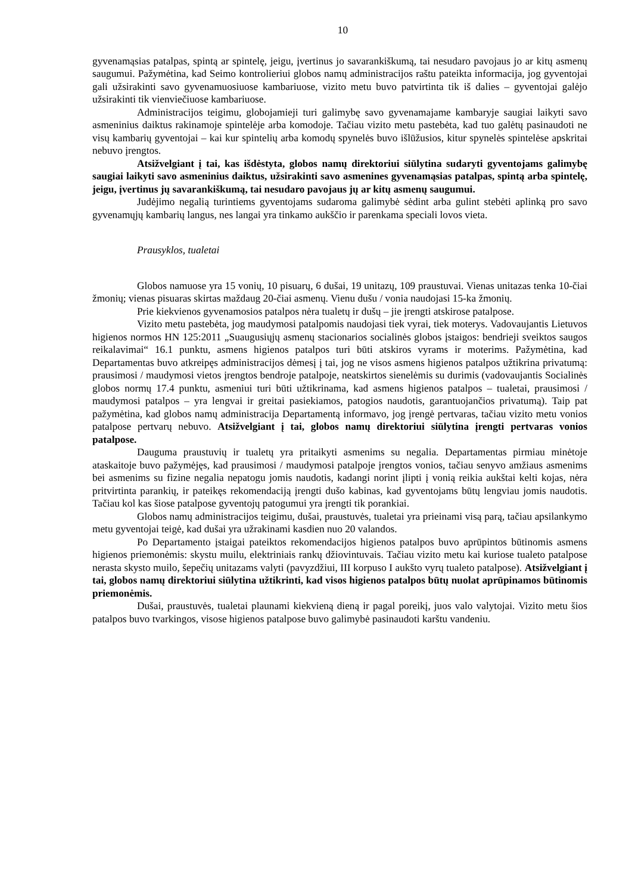10
gyvenamąsias patalpas, spintą ar spintelę, jeigu, įvertinus jo savarankiškumą, tai nesudaro pavojaus jo ar kitų asmenų saugumui. Pažymėtina, kad Seimo kontrolieriui globos namų administracijos raštu pateikta informacija, jog gyventojai gali užsirakinti savo gyvenamuosiuose kambariuose, vizito metu buvo patvirtinta tik iš dalies – gyventojai galėjo užsirakinti tik vienviečiuose kambariuose.
Administracijos teigimu, globojamieji turi galimybę savo gyvenamajame kambaryje saugiai laikyti savo asmeninius daiktus rakinamoje spintelėje arba komodoje. Tačiau vizito metu pastebėta, kad tuo galėtų pasinaudoti ne visų kambarių gyventojai – kai kur spintelių arba komodų spynelės buvo išlūžusios, kitur spynelės spintelėse apskritai nebuvo įrengtos.
Atsižvelgiant į tai, kas išdėstyta, globos namų direktoriui siūlytina sudaryti gyventojams galimybę saugiai laikyti savo asmeninius daiktus, užsirakinti savo asmenines gyvenamąsias patalpas, spintą arba spintelę, jeigu, įvertinus jų savarankiškumą, tai nesudaro pavojaus jų ar kitų asmenų saugumui.
Judėjimo negalią turintiems gyventojams sudaroma galimybė sėdint arba gulint stebėti aplinką pro savo gyvenamųjų kambarių langus, nes langai yra tinkamo aukščio ir parenkama speciali lovos vieta.
Prausyklos, tualetai
Globos namuose yra 15 vonių, 10 pisuarų, 6 dušai, 19 unitazų, 109 praustuvai. Vienas unitazas tenka 10-čiai žmonių; vienas pisuaras skirtas maždaug 20-čiai asmenų. Vienu dušu / vonia naudojasi 15-ka žmonių.
Prie kiekvienos gyvenamosios patalpos nėra tualetų ir dušų – jie įrengti atskirose patalpose.
Vizito metu pastebėta, jog maudymosi patalpomis naudojasi tiek vyrai, tiek moterys. Vadovaujantis Lietuvos higienos normos HN 125:2011 „Suaugusiųjų asmenų stacionarios socialinės globos įstaigos: bendrieji sveiktos saugos reikalavimai“ 16.1 punktu, asmens higienos patalpos turi būti atskiros vyrams ir moterims. Pažymėtina, kad Departamentas buvo atkreipęs administracijos dėmesį į tai, jog ne visos asmens higienos patalpos užtikrina privatumą: prausimosi / maudymosi vietos įrengtos bendroje patalpoje, neatskirtos sienelėmis su durimis (vadovaujantis Socialinės globos normų 17.4 punktu, asmeniui turi būti užtikrinama, kad asmens higienos patalpos – tualetai, prausimosi / maudymosi patalpos – yra lengvai ir greitai pasiekiamos, patogios naudotis, garantuojančios privatumą). Taip pat pažymėtina, kad globos namų administracija Departamentą informavo, jog įrengė pertvaras, tačiau vizito metu vonios patalpose pertvarų nebuvo. Atsižvelgiant į tai, globos namų direktoriui siūlytina įrengti pertvaras vonios patalpose.
Dauguma praustuvių ir tualetų yra pritaikyti asmenims su negalia. Departamentas pirmiau minėtoje ataskaitoje buvo pažymėjęs, kad prausimosi / maudymosi patalpoje įrengtos vonios, tačiau senyvo amžiaus asmenims bei asmenims su fizine negalia nepatogu jomis naudotis, kadangi norint įlipti į vonią reikia aukštai kelti kojas, nėra pritvirtinta parankių, ir pateikęs rekomendaciją įrengti dušo kabinas, kad gyventojams būtų lengviau jomis naudotis. Tačiau kol kas šiose patalpose gyventojų patogumui yra įrengti tik porankiai.
Globos namų administracijos teigimu, dušai, praustuvės, tualetai yra prieinami visą parą, tačiau apsilankymo metu gyventojai teigė, kad dušai yra užrakinami kasdien nuo 20 valandos.
Po Departamento įstaigai pateiktos rekomendacijos higienos patalpos buvo aprūpintos būtinomis asmens higienos priemonėmis: skystu muilu, elektriniais rankų džiovintuvais. Tačiau vizito metu kai kuriose tualeto patalpose nerasta skysto muilo, šepečių unitazams valyti (pavyzdžiui, III korpuso I aukšto vyrų tualeto patalpose). Atsižvelgiant į tai, globos namų direktoriui siūlytina užtikrinti, kad visos higienos patalpos būtų nuolat aprūpinamos būtinomis priemonėmis.
Dušai, praustuvės, tualetai plaunami kiekvieną dieną ir pagal poreikį, juos valo valytojai. Vizito metu šios patalpos buvo tvarkingos, visose higienos patalpose buvo galimybė pasinaudoti karštu vandeniu.